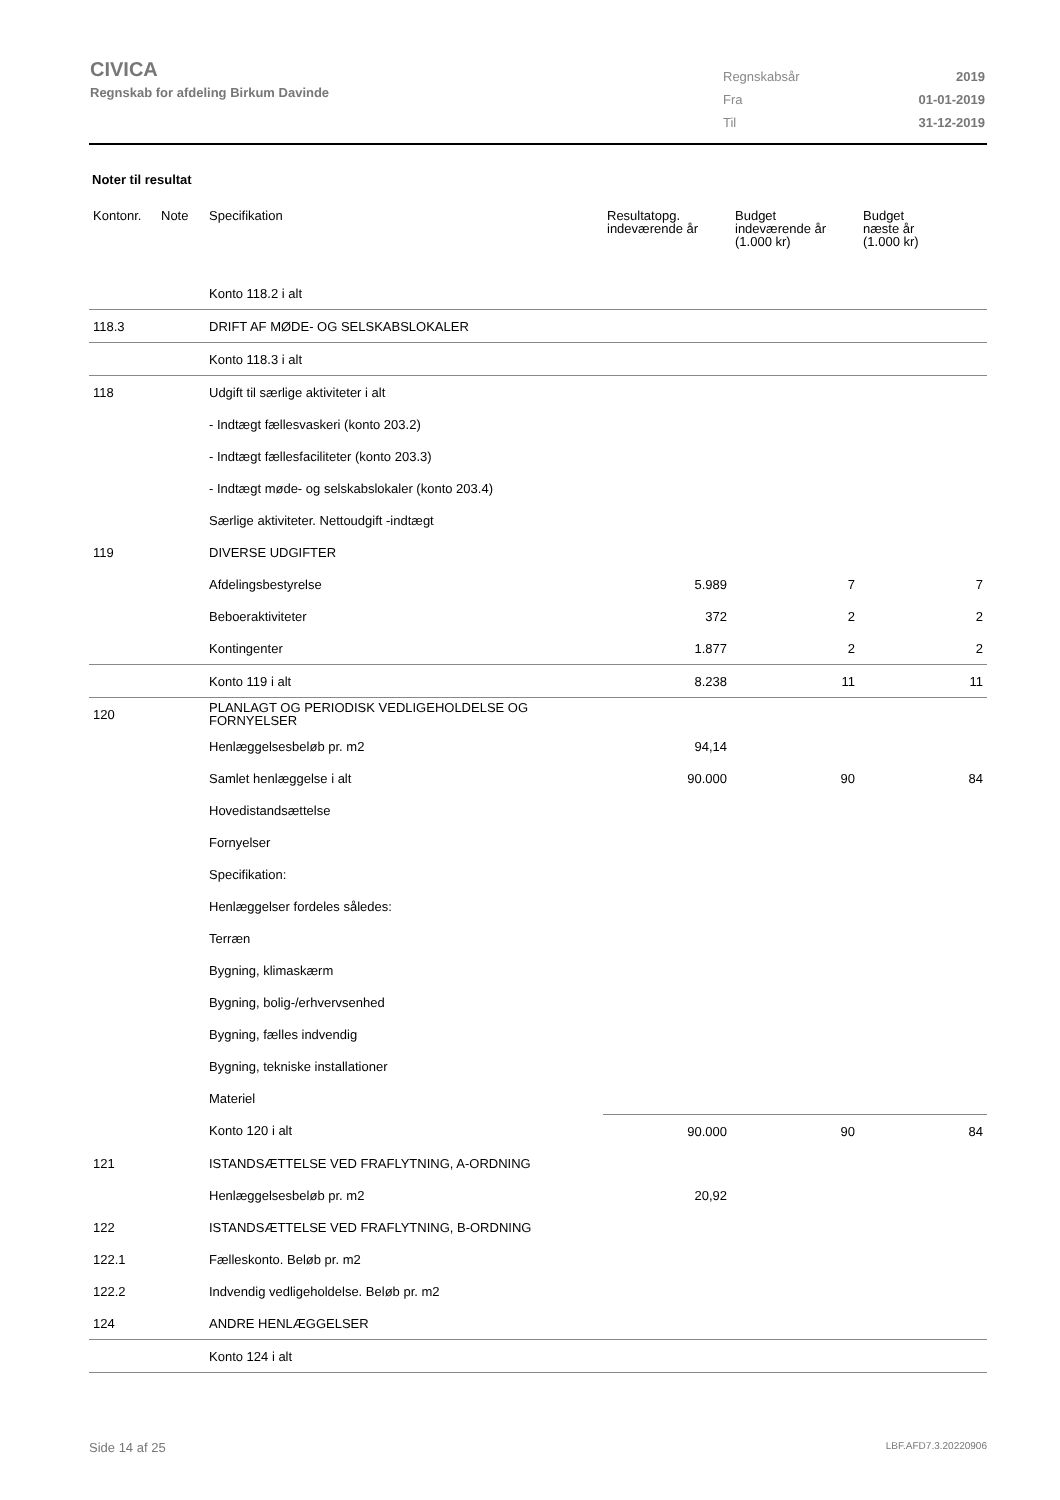CIVICA
Regnskab for afdeling Birkum Davinde
| Regnskabsår | 2019 |
| Fra | 01-01-2019 |
| Til | 31-12-2019 |
Noter til resultat
| Kontonr. | Note | Specifikation | Resultatopg. indeværende år | Budget indeværende år (1.000 kr) | Budget næste år (1.000 kr) |
| --- | --- | --- | --- | --- | --- |
| | | Konto 118.2 i alt | | | |
| 118.3 | | DRIFT AF MØDE- OG SELSKABSLOKALER | | | |
| | | Konto 118.3 i alt | | | |
| 118 | | Udgift til særlige aktiviteter i alt | | | |
| | | - Indtægt fællesvaskeri (konto 203.2) | | | |
| | | - Indtægt fællesfaciliteter (konto 203.3) | | | |
| | | - Indtægt møde- og selskabslokaler (konto 203.4) | | | |
| | | Særlige aktiviteter. Nettoudgift -indtægt | | | |
| 119 | | DIVERSE UDGIFTER | | | |
| | | Afdelingsbestyrelse | 5.989 | 7 | 7 |
| | | Beboeraktiviteter | 372 | 2 | 2 |
| | | Kontingenter | 1.877 | 2 | 2 |
| | | Konto 119 i alt | 8.238 | 11 | 11 |
| 120 | | PLANLAGT OG PERIODISK VEDLIGEHOLDELSE OG FORNYELSER | | | |
| | | Henlæggelsesbeløb pr. m2 | 94,14 | | |
| | | Samlet henlæggelse i alt | 90.000 | 90 | 84 |
| | | Hovedistandsættelse | | | |
| | | Fornyelser | | | |
| | | Specifikation: | | | |
| | | Henlæggelser fordeles således: | | | |
| | | Terræn | | | |
| | | Bygning, klimaskærm | | | |
| | | Bygning, bolig-/erhvervsenhed | | | |
| | | Bygning, fælles indvendig | | | |
| | | Bygning, tekniske installationer | | | |
| | | Materiel | | | |
| | | Konto 120 i alt | 90.000 | 90 | 84 |
| 121 | | ISTANDSÆTTELSE VED FRAFLYTNING, A-ORDNING | | | |
| | | Henlæggelsesbeløb pr. m2 | 20,92 | | |
| 122 | | ISTANDSÆTTELSE VED FRAFLYTNING, B-ORDNING | | | |
| 122.1 | | Fælleskonto. Beløb pr. m2 | | | |
| 122.2 | | Indvendig vedligeholdelse. Beløb pr. m2 | | | |
| 124 | | ANDRE HENLÆGGELSER | | | |
| | | Konto 124 i alt | | | |
Side 14 af 25 LBF.AFD7.3.20220906